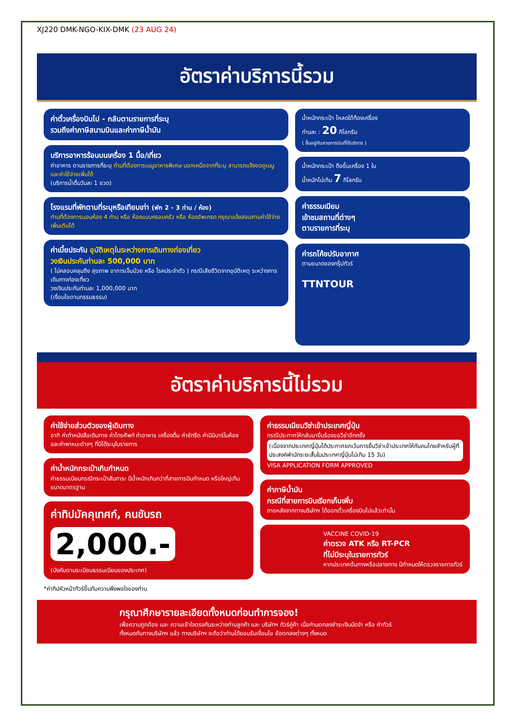XJ220 DMK-NGO-KIX-DMK (23 AUG 24)
อัตราค่าบริการนี้รวม
ค่าตั๋วเครื่องบินไป - กลับตามรายการที่ระบุ
รวมถึงค่าภาษีสนามบินและค่าภาษีน้ำมัน
บริการอาหารร้อนบนเครื่อง 1 มื้อ/เที่ยว
ค่าอาหาร ตามรายการที่ระบุ ท่านที่ต้องการเมนูอาหารพิเศษ นอกเหนือจากที่ระบุ สามารถแจ้งขอดูเมนูและค่าใช้จ่ายเพิ่มได้
(บริการน้ำดื่มวันละ 1 ขวด)
โรงแรมที่พักตามที่ระบุหรือเทียบเท่า (พัก 2 - 3 ท่าน / ห้อง)
ท่านที่ต้องการนอนห้อง 4 ท่าน หรือ ห้องแบบครอบครัว หรือ ห้องอัพเกรด กรุณาแจ้งสอบถามค่าใช้จ่ายเพิ่มเติมได้
ค่าเบี้ยประกัน อุบัติเหตุในระหว่างการเดินทางท่องเที่ยว
วงเงินประกันท่านละ 500,000 บาท
( ไม่คลอบคลุมถึง สุขภาพ อาการเจ็บป่วย หรือ โรคประจำตัว ) กรณีเสียชีวิตจากอุบัติเหตุ ระหว่างการเดินทางท่องเที่ยว
วงเงินประกันท่านละ 1,000,000 บาท
(เงื่อนไขตามกรรมธรรม)
น้ำหนักกระเป๋า โหลดใต้ท้องเครื่อง
ท่านละ : 20 กิโลกรัม
( ขึ้นอยู่กับสายการบินที่ใช้บริการ )
น้ำหนักกระเป๋า ถือขึ้นเครื่อง 1 ใบ
น้ำหนักไม่เกิน 7 กิโลกรัม
ค่าธรรมเนียม
เข้าชมสถานที่ต่างๆ
ตามรายการที่ระบุ
ค่ารถโค้ชปรับอากาศ
ตามขนาดของกรุ๊ปทัวร์
TTNTOUR
อัตราค่าบริการนี้ไม่รวม
ค่าใช้จ่ายส่วนตัวของผู้เดินทาง
อาทิ ค่าทำหนังสือเดินทาง ค่าโทรศัพท์ ค่าอาหาร เครื่องดื่ม ค่าซักรีด ค่ามินิบาร์ในห้อง และค่าพาหนะต่างๆ ที่มิได้ระบุในรายการ
ค่าน้ำหนักกระเป๋าเกินกำหนด
ค่าธรรมเนียมกรณีกระเป๋าสัมภาระ มีน้ำหนักเกินกว่าที่สายการบินกำหนด หรือใหญ่เกินขนาดมาตรฐาน
ค่าทิปมัคคุเทศก์, คนขับรถ
2,000.-
(บังคับตามระเบียบธรรมเนียมของประเทศ)
*ค่าทิปหัวหน้าทัวร์ขึ้นกับความพึงพอใจของท่าน
ค่าธรรมเนียมวีซ่าเข้าประเทศญี่ปุ่น
กรณีประกาศให้กลับมายื่นร้องขอวีซ่าอีกครั้ง
(เนื่องจากประเทศญี่ปุ่นได้ประกาศยกเว้นการยื่นวีซ่าเข้าประเทศให้กับคนไทยสำหรับผู้ที่ประสงค์พำนักระยะสั้นในประเทศญี่ปุ่นไม่เกิน 15 วัน)
VISA APPLICATION FORM APPROVED
ค่าภาษีน้ำมัน
กรณีที่สายการบินเรียกเก็บเพิ่ม
ภายหลังจากทางบริษัทฯ ได้ออกตั๋วเครื่องบินไปแล้วเท่านั้น
VACCINE COVID-19
ค่าตรวจ ATK หรือ RT-PCR
ที่ไม่มีระบุในรายการทัวร์
หากประเทศต้นทางหรือปลายทาง มีกำหนดให้ตรวจรายการทัวร์
กรุณาศึกษารายละเอียดทั้งหมดก่อนทำการจอง!
เพื่อความถูกต้อง และ ความเข้าใจตรงกันระหว่างท่านลูกค้า และ บริษัทฯ ทัวร์คู่ค้า เมื่อท่านตกลงชำระเงินมัดจำ หรือ ค่าทัวร์ทั้งหมดกับทางบริษัทฯ แล้ว ทางบริษัทฯ จะถือว่าท่านได้ยอมรับเงื่อนไข ข้อตกลงต่างๆ ทั้งหมด